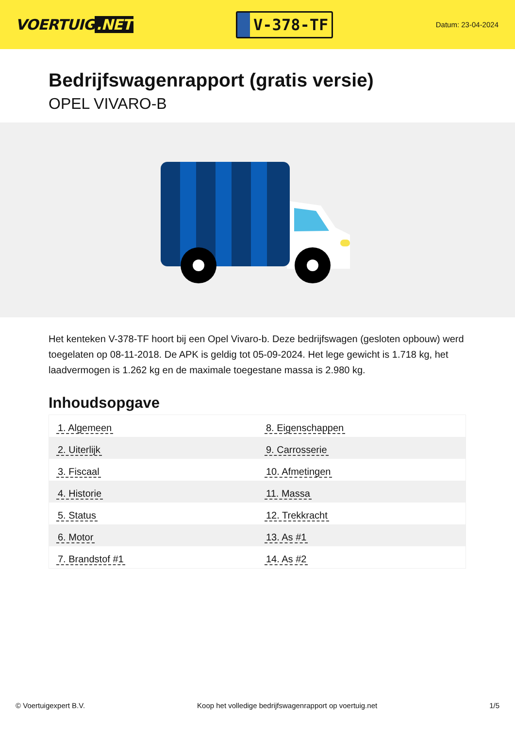VOERTUIG.NET
V-378-TF
Datum: 23-04-2024
Bedrijfswagenrapport (gratis versie)
OPEL VIVARO-B
Het kenteken V-378-TF hoort bij een Opel Vivaro-b. Deze bedrijfswagen (gesloten opbouw) werd toegelaten op 08-11-2018. De APK is geldig tot 05-09-2024. Het lege gewicht is 1.718 kg, het laadvermogen is 1.262 kg en de maximale toegestane massa is 2.980 kg.
Inhoudsopgave
| 1. Algemeen | 8. Eigenschappen |
| 2. Uiterlijk | 9. Carrosserie |
| 3. Fiscaal | 10. Afmetingen |
| 4. Historie | 11. Massa |
| 5. Status | 12. Trekkracht |
| 6. Motor | 13. As #1 |
| 7. Brandstof #1 | 14. As #2 |
© Voertuigexpert B.V. Koop het volledige bedrijfswagenrapport op voertuig.net 1/5